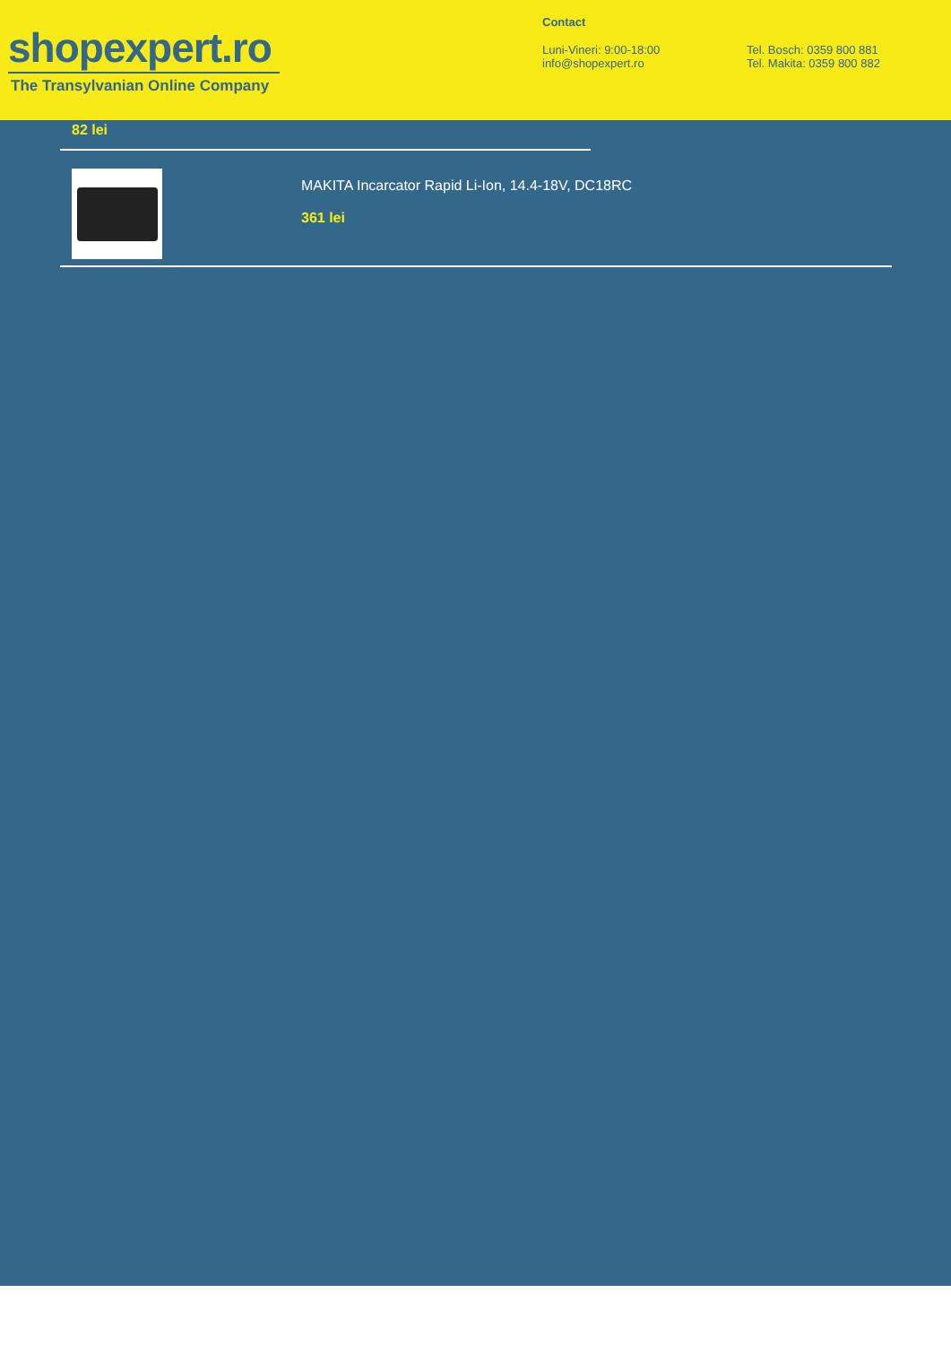shopexpert.ro
The Transylvanian Online Company
Contact
Luni-Vineri: 9:00-18:00
info@shopexpert.ro
Tel. Bosch: 0359 800 881
Tel. Makita: 0359 800 882
82 lei
MAKITA Incarcator Rapid Li-Ion, 14.4-18V, DC18RC
361 lei